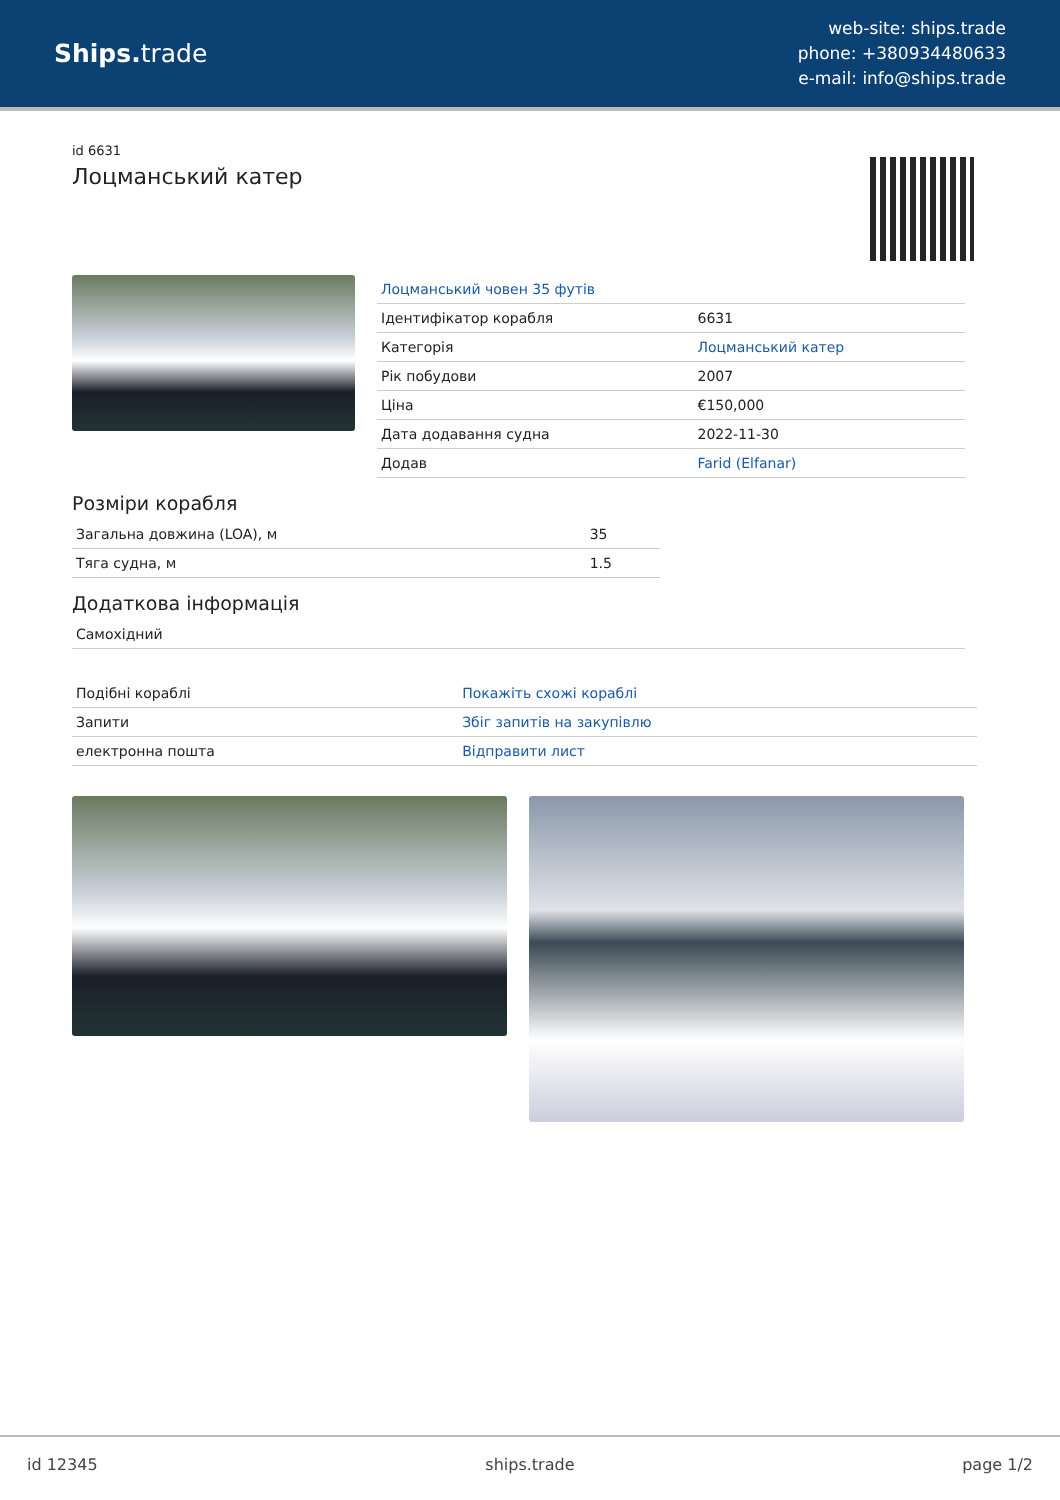Ships. trade
web-site: ships.trade
phone: +380934480633
e-mail: info@ships.trade
id 6631
Лоцманський катер
| Лоцманський човен 35 футів | |
| Ідентифікатор корабля | 6631 |
| Категорія | Лоцманський катер |
| Рік побудови | 2007 |
| Ціна | €150,000 |
| Дата додавання судна | 2022-11-30 |
| Додав | Farid (Elfanar) |
Розміри корабля
| Загальна довжина (LOA), м | 35 |
| Тяга судна, м | 1.5 |
Додаткова інформація
| Самохідний |
| Подібні кораблі | Покажіть схожі кораблі |
| Запити | Збіг запитів на закупівлю |
| електронна пошта | Відправити лист |
id 12345 ships.trade page 1/2